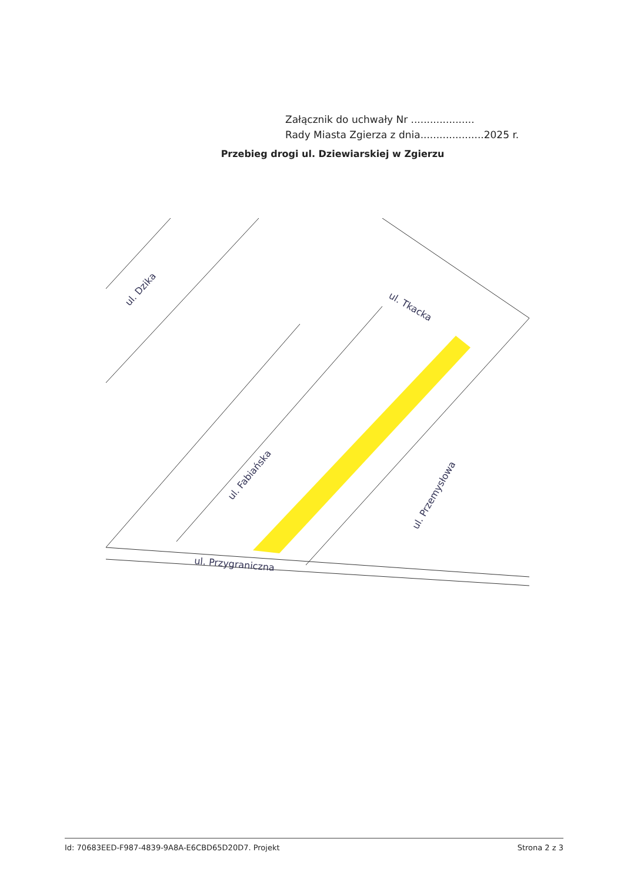Załącznik do uchwały Nr ....................
Rady Miasta Zgierza z dnia....................2025 r.
Przebieg drogi ul. Dziewiarskiej w Zgierzu
ul. Dzika
ul. Tkacka
ul. Fabiańska
ul. Przemysłowa
ul. Przygraniczna
Id: 70683EED-F987-4839-9A8A-E6CBD65D20D7. Projekt Strona 2 z 3